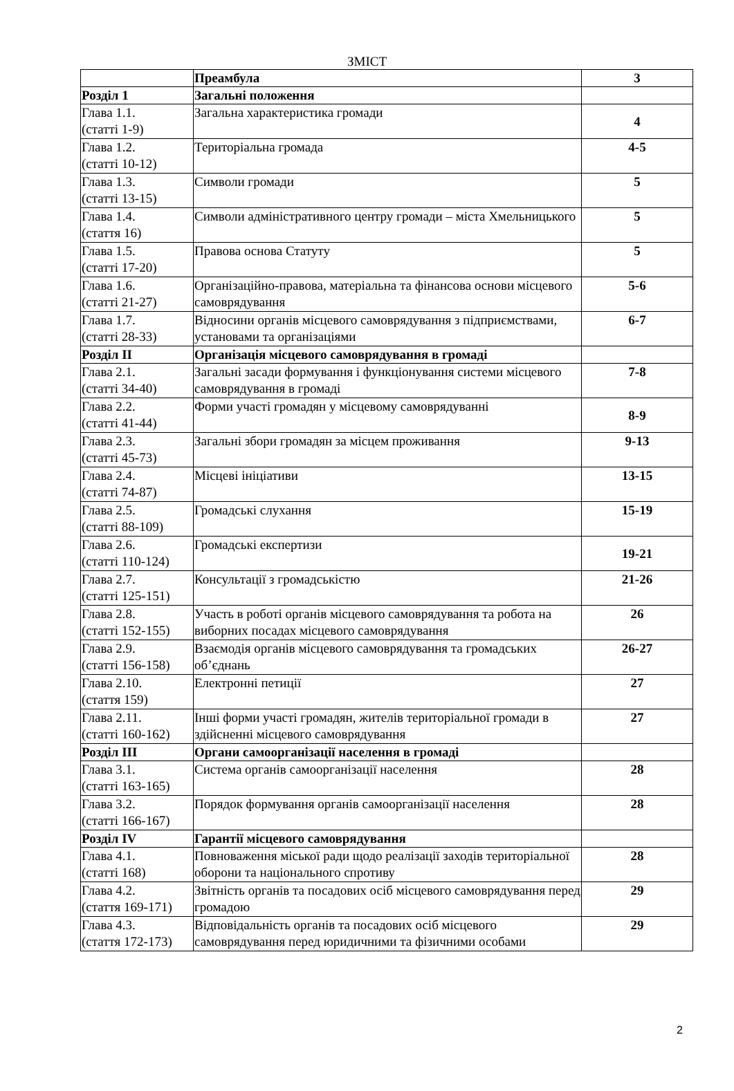ЗМІСТ
| | Преамбула | 3 |
| Розділ 1 | Загальні положення | |
| Глава 1.1. (статті 1-9) | Загальна характеристика громади | 4 |
| Глава 1.2. (статті 10-12) | Територіальна громада | 4-5 |
| Глава 1.3. (статті 13-15) | Символи громади | 5 |
| Глава 1.4. (стаття 16) | Символи адміністративного центру громади – міста Хмельницького | 5 |
| Глава 1.5. (статті 17-20) | Правова основа Статуту | 5 |
| Глава 1.6. (статті 21-27) | Організаційно-правова, матеріальна та фінансова основи місцевого самоврядування | 5-6 |
| Глава 1.7. (статті 28-33) | Відносини органів місцевого самоврядування з підприємствами, установами та організаціями | 6-7 |
| Розділ II | Організація місцевого самоврядування в громаді | |
| Глава 2.1. (статті 34-40) | Загальні засади формування і функціонування системи місцевого самоврядування в громаді | 7-8 |
| Глава 2.2. (статті 41-44) | Форми участі громадян у місцевому самоврядуванні | 8-9 |
| Глава 2.3. (статті 45-73) | Загальні збори громадян за місцем проживання | 9-13 |
| Глава 2.4. (статті 74-87) | Місцеві ініціативи | 13-15 |
| Глава 2.5. (статті 88-109) | Громадські слухання | 15-19 |
| Глава 2.6. (статті 110-124) | Громадські експертизи | 19-21 |
| Глава 2.7. (статті 125-151) | Консультації з громадськістю | 21-26 |
| Глава 2.8. (статті 152-155) | Участь в роботі органів місцевого самоврядування та робота на виборних посадах місцевого самоврядування | 26 |
| Глава 2.9. (статті 156-158) | Взаємодія органів місцевого самоврядування та громадських об’єднань | 26-27 |
| Глава 2.10. (стаття 159) | Електронні петиції | 27 |
| Глава 2.11. (статті 160-162) | Інші форми участі громадян, жителів територіальної громади в здійсненні місцевого самоврядування | 27 |
| Розділ III | Органи самоорганізації населення в громаді | |
| Глава 3.1. (статті 163-165) | Система органів самоорганізації населення | 28 |
| Глава 3.2. (статті 166-167) | Порядок формування органів самоорганізації населення | 28 |
| Розділ IV | Гарантії місцевого самоврядування | |
| Глава 4.1. (статті 168) | Повноваження міської ради щодо реалізації заходів територіальної оборони та національного спротиву | 28 |
| Глава 4.2. (стаття 169-171) | Звітність органів та посадових осіб місцевого самоврядування перед громадою | 29 |
| Глава 4.3. (стаття 172-173) | Відповідальність органів та посадових осіб місцевого самоврядування перед юридичними та фізичними особами | 29 |
2